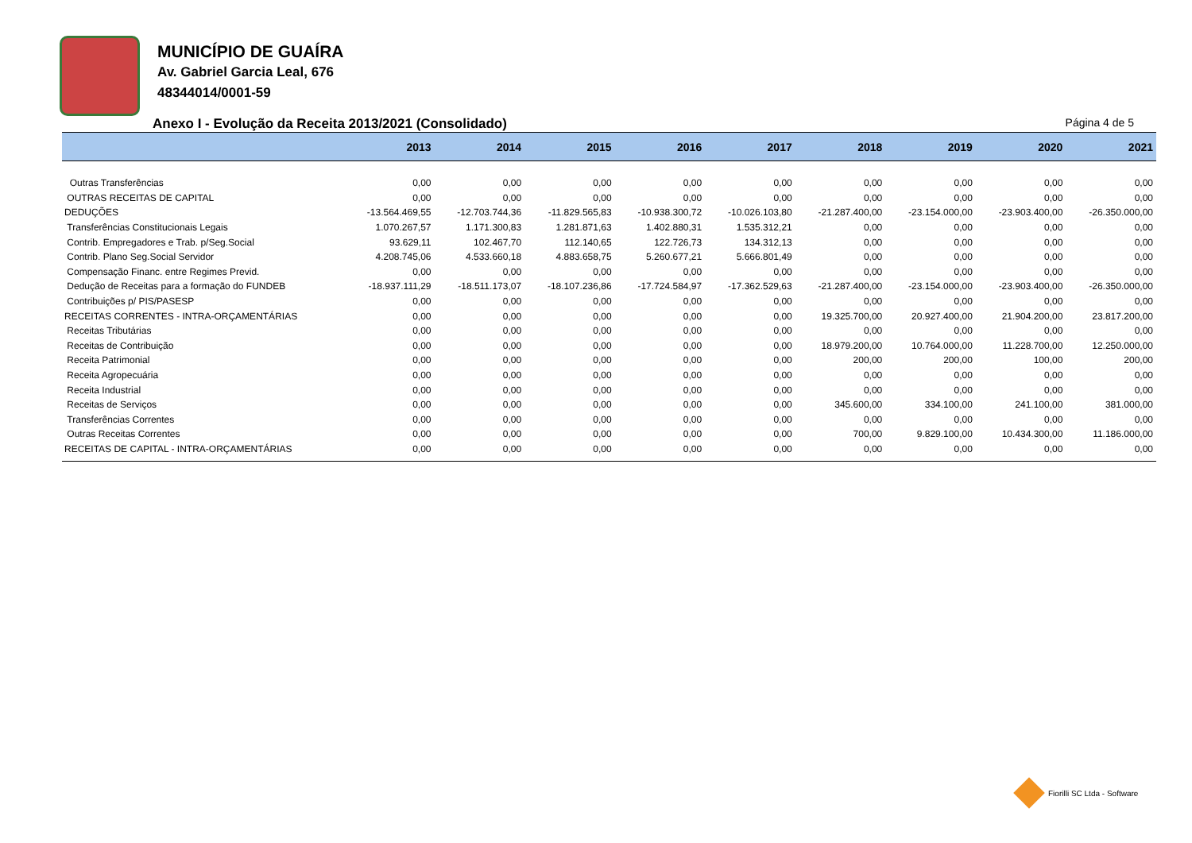MUNICÍPIO DE GUAÍRA
Av. Gabriel Garcia Leal, 676
48344014/0001-59
Anexo I - Evolução da Receita 2013/2021 (Consolidado) Página 4 de 5
| | 2013 | 2014 | 2015 | 2016 | 2017 | 2018 | 2019 | 2020 | 2021 |
| --- | --- | --- | --- | --- | --- | --- | --- | --- | --- |
| Outras Transferências | 0,00 | 0,00 | 0,00 | 0,00 | 0,00 | 0,00 | 0,00 | 0,00 | 0,00 |
| OUTRAS RECEITAS DE CAPITAL | 0,00 | 0,00 | 0,00 | 0,00 | 0,00 | 0,00 | 0,00 | 0,00 | 0,00 |
| DEDUÇÕES | -13.564.469,55 | -12.703.744,36 | -11.829.565,83 | -10.938.300,72 | -10.026.103,80 | -21.287.400,00 | -23.154.000,00 | -23.903.400,00 | -26.350.000,00 |
| Transferências Constitucionais Legais | 1.070.267,57 | 1.171.300,83 | 1.281.871,63 | 1.402.880,31 | 1.535.312,21 | 0,00 | 0,00 | 0,00 | 0,00 |
| Contrib. Empregadores e Trab. p/Seg.Social | 93.629,11 | 102.467,70 | 112.140,65 | 122.726,73 | 134.312,13 | 0,00 | 0,00 | 0,00 | 0,00 |
| Contrib. Plano Seg.Social Servidor | 4.208.745,06 | 4.533.660,18 | 4.883.658,75 | 5.260.677,21 | 5.666.801,49 | 0,00 | 0,00 | 0,00 | 0,00 |
| Compensação Financ. entre Regimes Previd. | 0,00 | 0,00 | 0,00 | 0,00 | 0,00 | 0,00 | 0,00 | 0,00 | 0,00 |
| Dedução de Receitas para a formação do FUNDEB | -18.937.111,29 | -18.511.173,07 | -18.107.236,86 | -17.724.584,97 | -17.362.529,63 | -21.287.400,00 | -23.154.000,00 | -23.903.400,00 | -26.350.000,00 |
| Contribuições p/ PIS/PASESP | 0,00 | 0,00 | 0,00 | 0,00 | 0,00 | 0,00 | 0,00 | 0,00 | 0,00 |
| RECEITAS CORRENTES - INTRA-ORÇAMENTÁRIAS | 0,00 | 0,00 | 0,00 | 0,00 | 0,00 | 19.325.700,00 | 20.927.400,00 | 21.904.200,00 | 23.817.200,00 |
| Receitas Tributárias | 0,00 | 0,00 | 0,00 | 0,00 | 0,00 | 0,00 | 0,00 | 0,00 | 0,00 |
| Receitas de Contribuição | 0,00 | 0,00 | 0,00 | 0,00 | 0,00 | 18.979.200,00 | 10.764.000,00 | 11.228.700,00 | 12.250.000,00 |
| Receita Patrimonial | 0,00 | 0,00 | 0,00 | 0,00 | 0,00 | 200,00 | 200,00 | 100,00 | 200,00 |
| Receita Agropecuária | 0,00 | 0,00 | 0,00 | 0,00 | 0,00 | 0,00 | 0,00 | 0,00 | 0,00 |
| Receita Industrial | 0,00 | 0,00 | 0,00 | 0,00 | 0,00 | 0,00 | 0,00 | 0,00 | 0,00 |
| Receitas de Serviços | 0,00 | 0,00 | 0,00 | 0,00 | 0,00 | 345.600,00 | 334.100,00 | 241.100,00 | 381.000,00 |
| Transferências Correntes | 0,00 | 0,00 | 0,00 | 0,00 | 0,00 | 0,00 | 0,00 | 0,00 | 0,00 |
| Outras Receitas Correntes | 0,00 | 0,00 | 0,00 | 0,00 | 0,00 | 700,00 | 9.829.100,00 | 10.434.300,00 | 11.186.000,00 |
| RECEITAS DE CAPITAL - INTRA-ORÇAMENTÁRIAS | 0,00 | 0,00 | 0,00 | 0,00 | 0,00 | 0,00 | 0,00 | 0,00 | 0,00 |
Fiorilli SC Ltda - Software